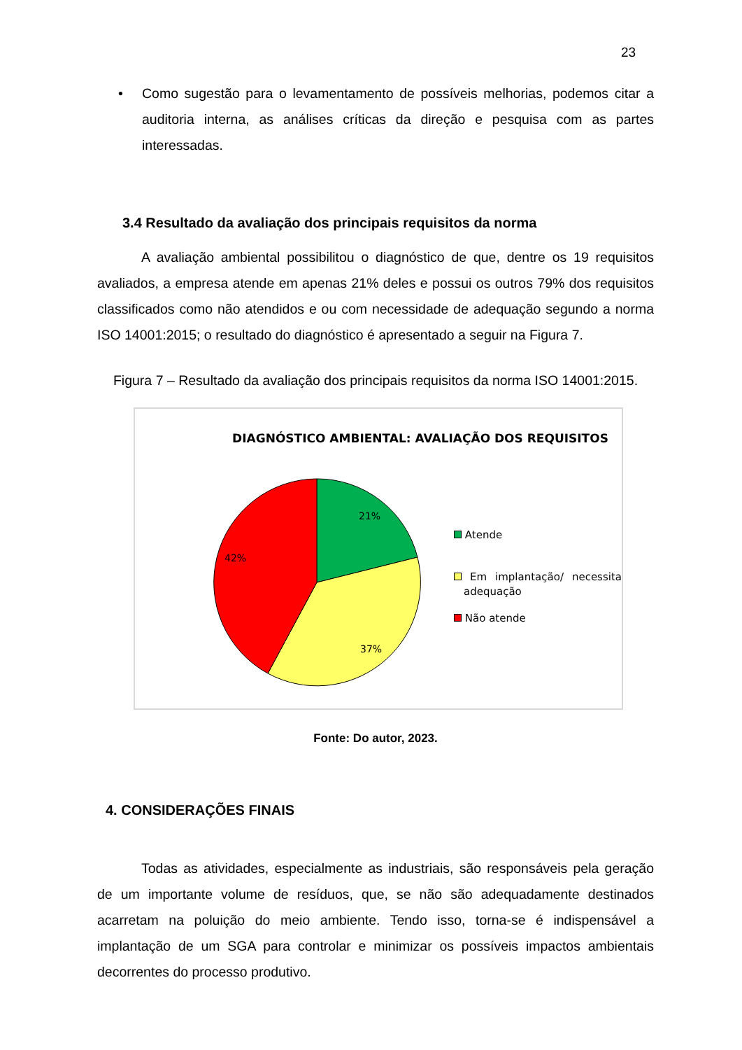23
• Como sugestão para o levamentamento de possíveis melhorias, podemos citar a auditoria interna, as análises críticas da direção e pesquisa com as partes interessadas.
3.4 Resultado da avaliação dos principais requisitos da norma
A avaliação ambiental possibilitou o diagnóstico de que, dentre os 19 requisitos avaliados, a empresa atende em apenas 21% deles e possui os outros 79% dos requisitos classificados como não atendidos e ou com necessidade de adequação segundo a norma ISO 14001:2015; o resultado do diagnóstico é apresentado a seguir na Figura 7.
Figura 7 – Resultado da avaliação dos principais requisitos da norma ISO 14001:2015.
DIAGNÓSTICO AMBIENTAL: AVALIAÇÃO DOS REQUISITOS
21%
37%
42%
Atende
Em implantação/ necessita adequação
Não atende
Fonte: Do autor, 2023.
4. CONSIDERAÇÕES FINAIS
Todas as atividades, especialmente as industriais, são responsáveis pela geração de um importante volume de resíduos, que, se não são adequadamente destinados acarretam na poluição do meio ambiente. Tendo isso, torna-se é indispensável a implantação de um SGA para controlar e minimizar os possíveis impactos ambientais decorrentes do processo produtivo.